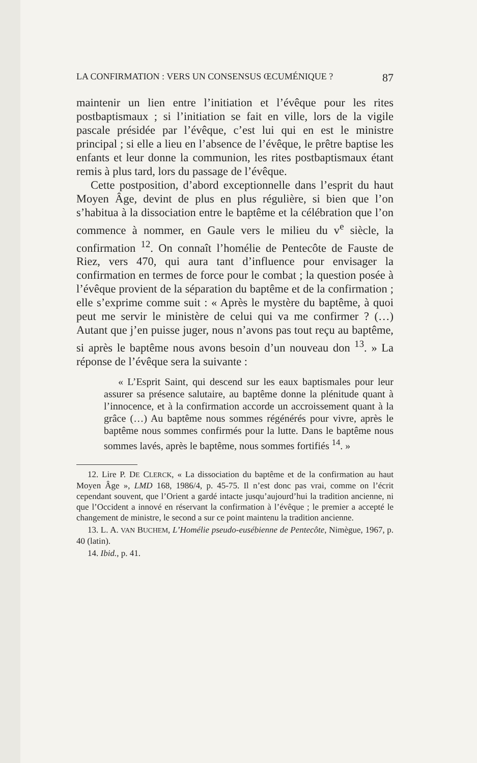LA CONFIRMATION : VERS UN CONSENSUS ŒCUMÉNIQUE ? 87
maintenir un lien entre l’initiation et l’évêque pour les rites postbaptismaux ; si l’initiation se fait en ville, lors de la vigile pascale présidée par l’évêque, c’est lui qui en est le ministre principal ; si elle a lieu en l’absence de l’évêque, le prêtre baptise les enfants et leur donne la communion, les rites postbaptismaux étant remis à plus tard, lors du passage de l’évêque.
Cette postposition, d’abord exceptionnelle dans l’esprit du haut Moyen Âge, devint de plus en plus régulière, si bien que l’on s’habitua à la dissociation entre le baptême et la célébration que l’on commence à nommer, en Gaule vers le milieu du v<sup>e</sup> siècle, la confirmation <sup>12</sup>. On connaît l’homélie de Pentecôte de Fauste de Riez, vers 470, qui aura tant d’influence pour envisager la confirmation en termes de force pour le combat ; la question posée à l’évêque provient de la séparation du baptême et de la confirmation ; elle s’exprime comme suit : « Après le mystère du baptême, à quoi peut me servir le ministère de celui qui va me confirmer ? (…) Autant que j’en puisse juger, nous n’avons pas tout reçu au baptême, si après le baptême nous avons besoin d’un nouveau don <sup>13</sup>. » La réponse de l’évêque sera la suivante :
« L’Esprit Saint, qui descend sur les eaux baptismales pour leur assurer sa présence salutaire, au baptême donne la plénitude quant à l’innocence, et à la confirmation accorde un accroissement quant à la grâce (…) Au baptême nous sommes régénérés pour vivre, après le baptême nous sommes confirmés pour la lutte. Dans le baptême nous sommes lavés, après le baptême, nous sommes fortifiés <sup>14</sup>. »
12. Lire P. DE CLERCK, « La dissociation du baptême et de la confirmation au haut Moyen Âge », LMD 168, 1986/4, p. 45-75. Il n’est donc pas vrai, comme on l’écrit cependant souvent, que l’Orient a gardé intacte jusqu’aujourd’hui la tradition ancienne, ni que l’Occident a innové en réservant la confirmation à l’évêque ; le premier a accepté le changement de ministre, le second a sur ce point maintenu la tradition ancienne.
13. L. A. VAN BUCHEM, L’Homélie pseudo-eusébienne de Pentecôte, Nimègue, 1967, p. 40 (latin).
14. Ibid., p. 41.